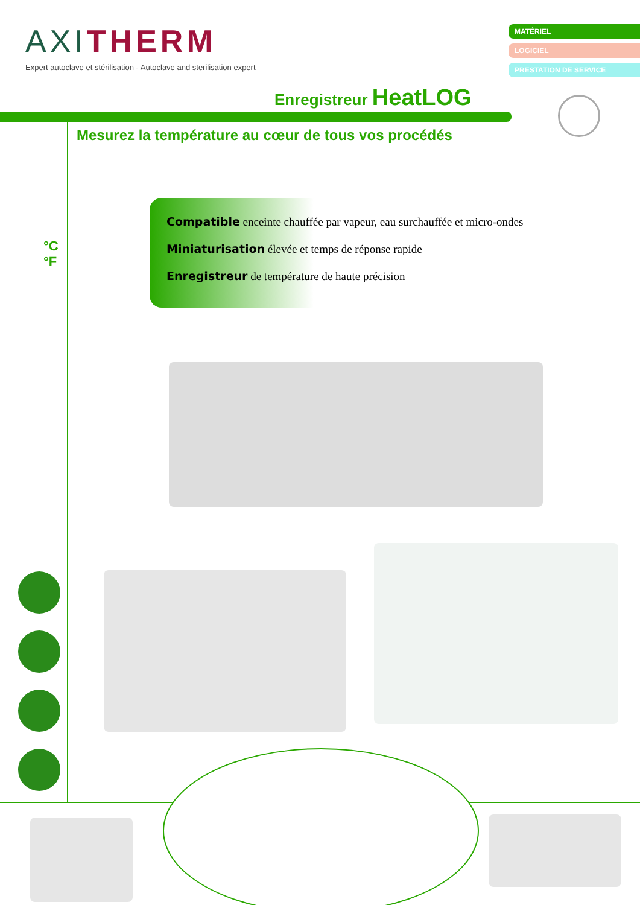AXITHERM
Expert autoclave et stérilisation - Autoclave and sterilisation expert
MATÉRIEL
LOGICIEL
PRESTATION DE SERVICE
Enregistreur HeatLOG
Mesurez la température au cœur de tous vos procédés
°C
°F
Compatible enceinte chauffée par vapeur, eau surchauffée et micro-ondes
Miniaturisation élevée et temps de réponse rapide
Enregistreur de température de haute précision